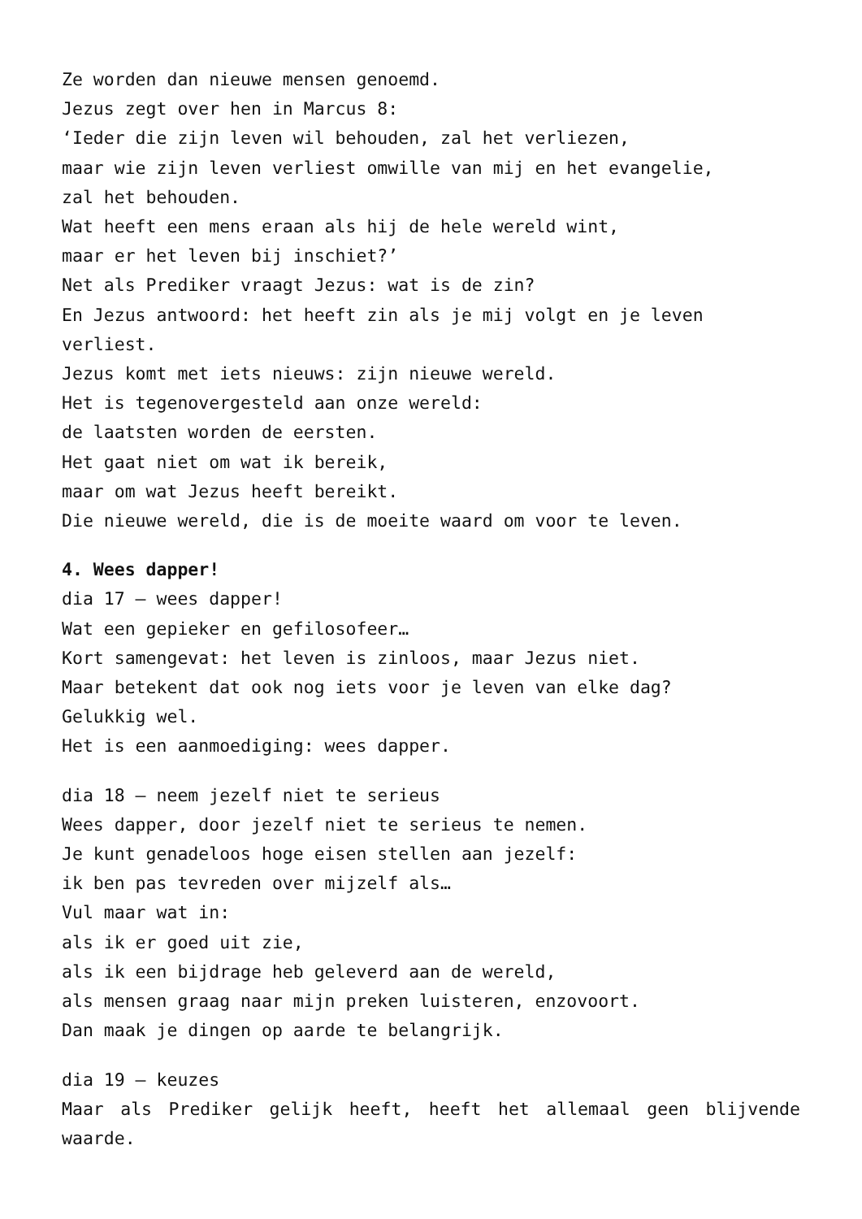Ze worden dan nieuwe mensen genoemd.
Jezus zegt over hen in Marcus 8:
‘Ieder die zijn leven wil behouden, zal het verliezen,
maar wie zijn leven verliest omwille van mij en het evangelie,
zal het behouden.
Wat heeft een mens eraan als hij de hele wereld wint,
maar er het leven bij inschiet?’
Net als Prediker vraagt Jezus: wat is de zin?
En Jezus antwoord: het heeft zin als je mij volgt en je leven verliest.
Jezus komt met iets nieuws: zijn nieuwe wereld.
Het is tegenovergesteld aan onze wereld:
de laatsten worden de eersten.
Het gaat niet om wat ik bereik,
maar om wat Jezus heeft bereikt.
Die nieuwe wereld, die is de moeite waard om voor te leven.
4. Wees dapper!
dia 17 – wees dapper!
Wat een gepieker en gefilosofeer…
Kort samengevat: het leven is zinloos, maar Jezus niet.
Maar betekent dat ook nog iets voor je leven van elke dag?
Gelukkig wel.
Het is een aanmoediging: wees dapper.
dia 18 – neem jezelf niet te serieus
Wees dapper, door jezelf niet te serieus te nemen.
Je kunt genadeloos hoge eisen stellen aan jezelf:
ik ben pas tevreden over mijzelf als…
Vul maar wat in:
als ik er goed uit zie,
als ik een bijdrage heb geleverd aan de wereld,
als mensen graag naar mijn preken luisteren, enzovoort.
Dan maak je dingen op aarde te belangrijk.
dia 19 – keuzes
Maar als Prediker gelijk heeft, heeft het allemaal geen blijvende waarde.